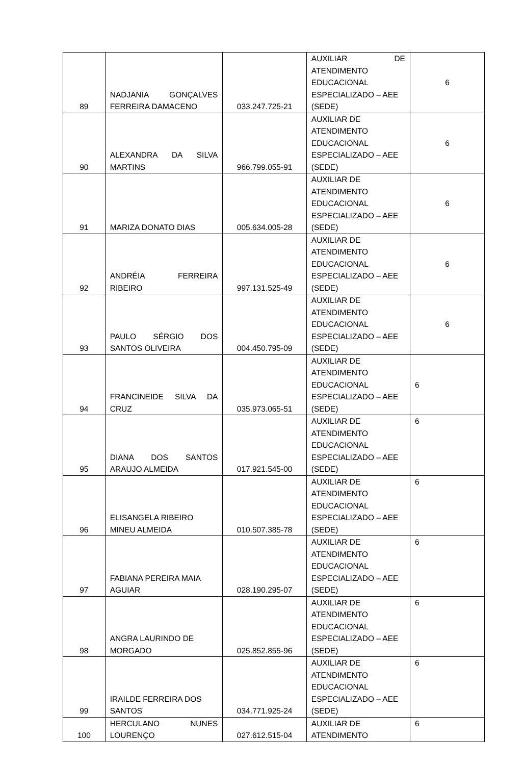| 89 | NADJANIA GONÇALVES FERREIRA DAMACENO | 033.247.725-21 | AUXILIAR DE ATENDIMENTO EDUCACIONAL ESPECIALIZADO – AEE (SEDE) | 6 |
| 90 | ALEXANDRA DA SILVA MARTINS | 966.799.055-91 | AUXILIAR DE ATENDIMENTO EDUCACIONAL ESPECIALIZADO – AEE (SEDE) | 6 |
| 91 | MARIZA DONATO DIAS | 005.634.005-28 | AUXILIAR DE ATENDIMENTO EDUCACIONAL ESPECIALIZADO – AEE (SEDE) | 6 |
| 92 | ANDRÉIA FERREIRA RIBEIRO | 997.131.525-49 | AUXILIAR DE ATENDIMENTO EDUCACIONAL ESPECIALIZADO – AEE (SEDE) | 6 |
| 93 | PAULO SÉRGIO DOS SANTOS OLIVEIRA | 004.450.795-09 | AUXILIAR DE ATENDIMENTO EDUCACIONAL ESPECIALIZADO – AEE (SEDE) | 6 |
| 94 | FRANCINEIDE SILVA DA CRUZ | 035.973.065-51 | AUXILIAR DE ATENDIMENTO EDUCACIONAL ESPECIALIZADO – AEE (SEDE) | 6 |
| 95 | DIANA DOS SANTOS ARAUJO ALMEIDA | 017.921.545-00 | AUXILIAR DE ATENDIMENTO EDUCACIONAL ESPECIALIZADO – AEE (SEDE) | 6 |
| 96 | ELISANGELA RIBEIRO MINEU ALMEIDA | 010.507.385-78 | AUXILIAR DE ATENDIMENTO EDUCACIONAL ESPECIALIZADO – AEE (SEDE) | 6 |
| 97 | FABIANA PEREIRA MAIA AGUIAR | 028.190.295-07 | AUXILIAR DE ATENDIMENTO EDUCACIONAL ESPECIALIZADO – AEE (SEDE) | 6 |
| 98 | ANGRA LAURINDO DE MORGADO | 025.852.855-96 | AUXILIAR DE ATENDIMENTO EDUCACIONAL ESPECIALIZADO – AEE (SEDE) | 6 |
| 99 | IRAILDE FERREIRA DOS SANTOS | 034.771.925-24 | AUXILIAR DE ATENDIMENTO EDUCACIONAL ESPECIALIZADO – AEE (SEDE) | 6 |
| 100 | HERCULANO NUNES LOURENÇO | 027.612.515-04 | AUXILIAR DE ATENDIMENTO | 6 |